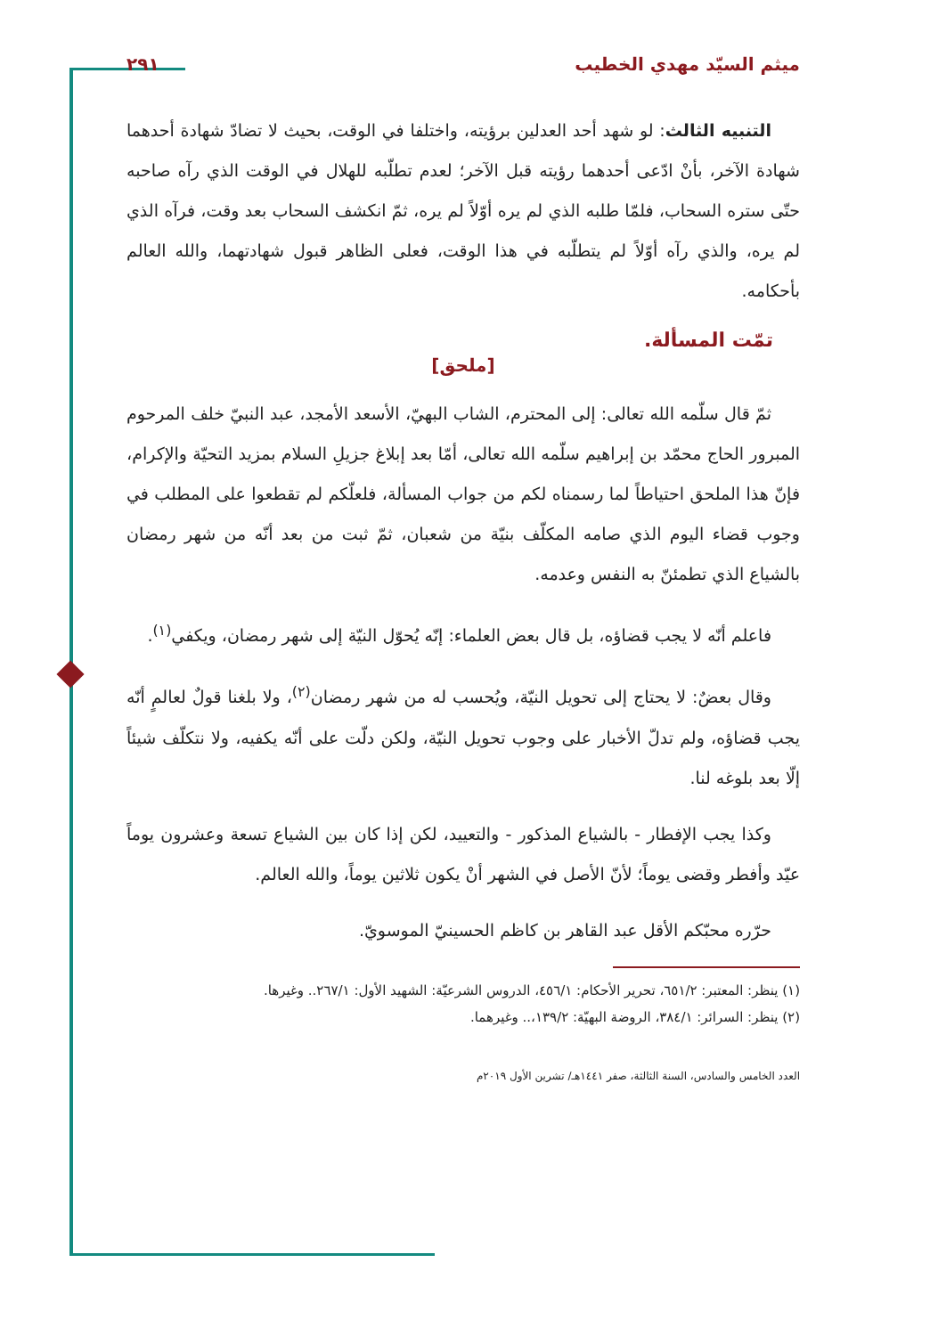ميثم السيّد مهدي الخطيب ٢٩١
التنبيه الثالث: لو شهد أحد العدلين برؤيته، واختلفا في الوقت، بحيث لا تضادّ شهادة أحدهما شهادة الآخر، بأنْ ادّعى أحدهما رؤيته قبل الآخر؛ لعدم تطلّبه للهلال في الوقت الذي رآه صاحبه حتّى ستره السحاب، فلمّا طلبه الذي لم يره أوّلاً لم يره، ثمّ انكشف السحاب بعد وقت، فرآه الذي لم يره، والذي رآه أوّلاً لم يتطلّبه في هذا الوقت، فعلى الظاهر قبول شهادتهما، والله العالم بأحكامه.
تمّت المسألة.
[ملحق]
ثمّ قال سلّمه الله تعالى: إلى المحترم، الشاب البهيّ، الأسعد الأمجد، عبد النبيّ خلف المرحوم المبرور الحاج محمّد بن إبراهيم سلّمه الله تعالى، أمّا بعد إبلاغ جزيلِ السلام بمزيد التحيّة والإكرام، فإنّ هذا الملحق احتياطاً لما رسمناه لكم من جواب المسألة، فلعلّكم لم تقطعوا على المطلب في وجوب قضاء اليوم الذي صامه المكلّف بنيّة من شعبان، ثمّ ثبت من بعد أنّه من شهر رمضان بالشياع الذي تطمئنّ به النفس وعدمه.
فاعلم أنّه لا يجب قضاؤه، بل قال بعض العلماء: إنّه يُحوّل النيّة إلى شهر رمضان، ويكفي<sup>(١)</sup>.
وقال بعضٌ: لا يحتاج إلى تحويل النيّة، ويُحسب له من شهر رمضان<sup>(٢)</sup>، ولا بلغنا قولٌ لعالمٍ أنّه يجب قضاؤه، ولم تدلّ الأخبار على وجوب تحويل النيّة، ولكن دلّت على أنّه يكفيه، ولا نتكلّف شيئاً إلّا بعد بلوغه لنا.
وكذا يجب الإفطار - بالشياع المذكور - والتعييد، لكن إذا كان بين الشياع تسعة وعشرون يوماً عيّد وأفطر وقضى يوماً؛ لأنّ الأصل في الشهر أنْ يكون ثلاثين يوماً، والله العالم.
حرّره محبّكم الأقل عبد القاهر بن كاظم الحسينيّ الموسويّ.
(١) ينظر: المعتبر: ٦٥١/٢، تحرير الأحكام: ٤٥٦/١، الدروس الشرعيّة: الشهيد الأول: ٢٦٧/١.. وغيرها.
(٢) ينظر: السرائر: ٣٨٤/١، الروضة البهيّة: ١٣٩/٢،.. وغيرهما.
العدد الخامس والسادس، السنة الثالثة، صفر ١٤٤١هـ/ تشرين الأول ٢٠١٩م